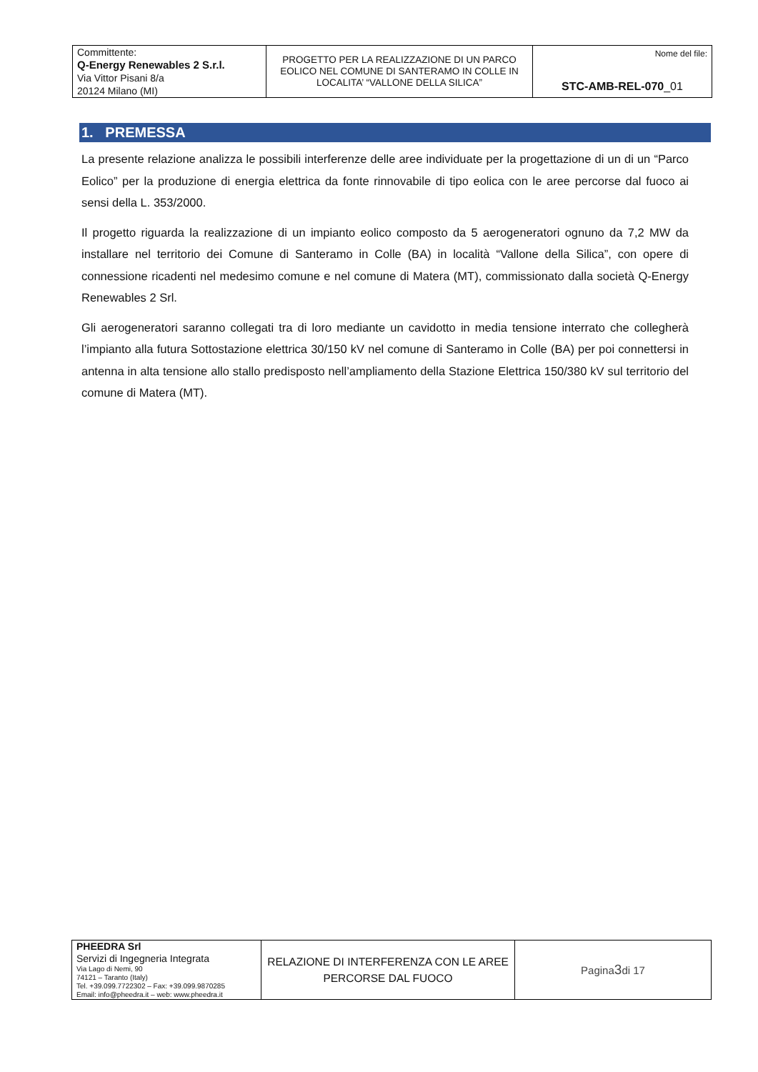| Committente: Q-Energy Renewables 2 S.r.l. Via Vittor Pisani 8/a 20124 Milano (MI) | PROGETTO PER LA REALIZZAZIONE DI UN PARCO EOLICO NEL COMUNE DI SANTERAMO IN COLLE IN LOCALITA’ “VALLONE DELLA SILICA” | Nome del file: STC-AMB-REL-070 _01 |
1. PREMESSA
La presente relazione analizza le possibili interferenze delle aree individuate per la progettazione di un di un “Parco Eolico” per la produzione di energia elettrica da fonte rinnovabile di tipo eolica con le aree percorse dal fuoco ai sensi della L. 353/2000.
Il progetto riguarda la realizzazione di un impianto eolico composto da 5 aerogeneratori ognuno da 7,2 MW da installare nel territorio dei Comune di Santeramo in Colle (BA) in località “Vallone della Silica”, con opere di connessione ricadenti nel medesimo comune e nel comune di Matera (MT), commissionato dalla società Q-Energy Renewables 2 Srl.
Gli aerogeneratori saranno collegati tra di loro mediante un cavidotto in media tensione interrato che collegherà l’impianto alla futura Sottostazione elettrica 30/150 kV nel comune di Santeramo in Colle (BA) per poi connettersi in antenna in alta tensione allo stallo predisposto nell’ampliamento della Stazione Elettrica 150/380 kV sul territorio del comune di Matera (MT).
| PHEEDRA Srl Servizi di Ingegneria Integrata Via Lago di Nemi, 90 74121 – Taranto (Italy) Tel. +39.099.7722302 – Fax: +39.099.9870285 Email: info@pheedra.it – web: www.pheedra.it | RELAZIONE DI INTERFERENZA CON LE AREE PERCORSE DAL FUOCO | Pagina 3 di 17 |